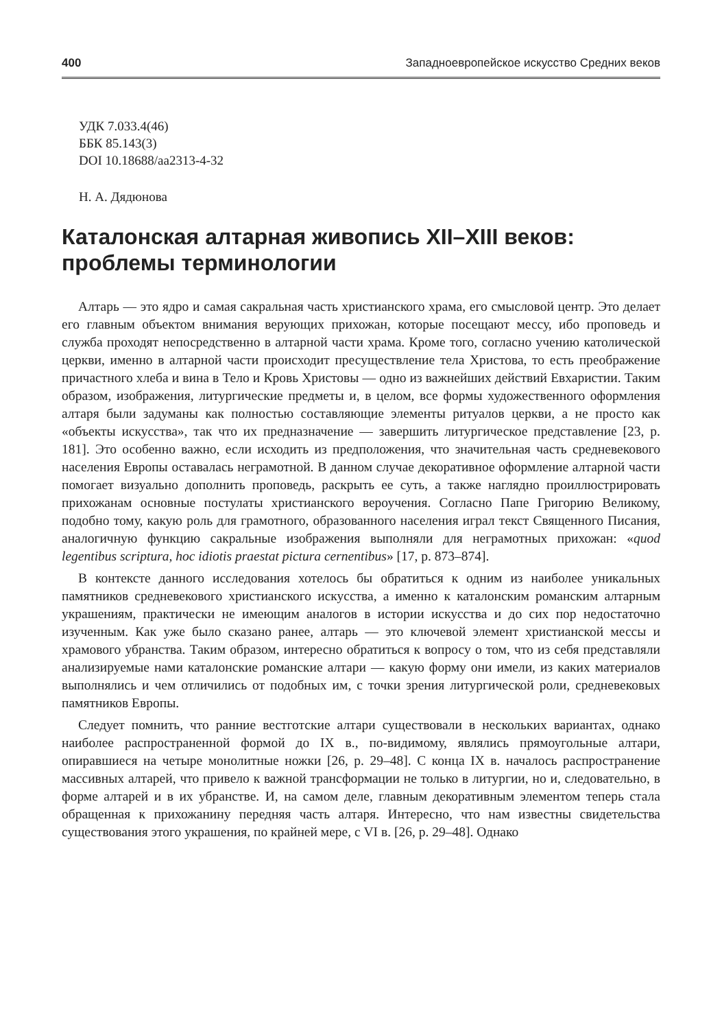400 Западноевропейское искусство Средних веков
УДК 7.033.4(46)
ББК 85.143(3)
DOI 10.18688/aa2313-4-32
Н. А. Дядюнова
Каталонская алтарная живопись XII–XIII веков: проблемы терминологии
Алтарь — это ядро и самая сакральная часть христианского храма, его смысловой центр. Это делает его главным объектом внимания верующих прихожан, которые посещают мессу, ибо проповедь и служба проходят непосредственно в алтарной части храма. Кроме того, согласно учению католической церкви, именно в алтарной части происходит пресуществление тела Христова, то есть преображение причастного хлеба и вина в Тело и Кровь Христовы — одно из важнейших действий Евхаристии. Таким образом, изображения, литургические предметы и, в целом, все формы художественного оформления алтаря были задуманы как полностью составляющие элементы ритуалов церкви, а не просто как «объекты искусства», так что их предназначение — завершить литургическое представление [23, p. 181]. Это особенно важно, если исходить из предположения, что значительная часть средневекового населения Европы оставалась неграмотной. В данном случае декоративное оформление алтарной части помогает визуально дополнить проповедь, раскрыть ее суть, а также наглядно проиллюстрировать прихожанам основные постулаты христианского вероучения. Согласно Папе Григорию Великому, подобно тому, какую роль для грамотного, образованного населения играл текст Священного Писания, аналогичную функцию сакральные изображения выполняли для неграмотных прихожан: «quod legentibus scriptura, hoc idiotis praestat pictura cernentibus» [17, p. 873–874].
В контексте данного исследования хотелось бы обратиться к одним из наиболее уникальных памятников средневекового христианского искусства, а именно к каталонским романским алтарным украшениям, практически не имеющим аналогов в истории искусства и до сих пор недостаточно изученным. Как уже было сказано ранее, алтарь — это ключевой элемент христианской мессы и храмового убранства. Таким образом, интересно обратиться к вопросу о том, что из себя представляли анализируемые нами каталонские романские алтари — какую форму они имели, из каких материалов выполнялись и чем отличились от подобных им, с точки зрения литургической роли, средневековых памятников Европы.
Следует помнить, что ранние вестготские алтари существовали в нескольких вариантах, однако наиболее распространенной формой до IX в., по-видимому, являлись прямоугольные алтари, опиравшиеся на четыре монолитные ножки [26, p. 29–48]. С конца IX в. началось распространение массивных алтарей, что привело к важной трансформации не только в литургии, но и, следовательно, в форме алтарей и в их убранстве. И, на самом деле, главным декоративным элементом теперь стала обращенная к прихожанину передняя часть алтаря. Интересно, что нам известны свидетельства существования этого украшения, по крайней мере, с VI в. [26, p. 29–48]. Однако